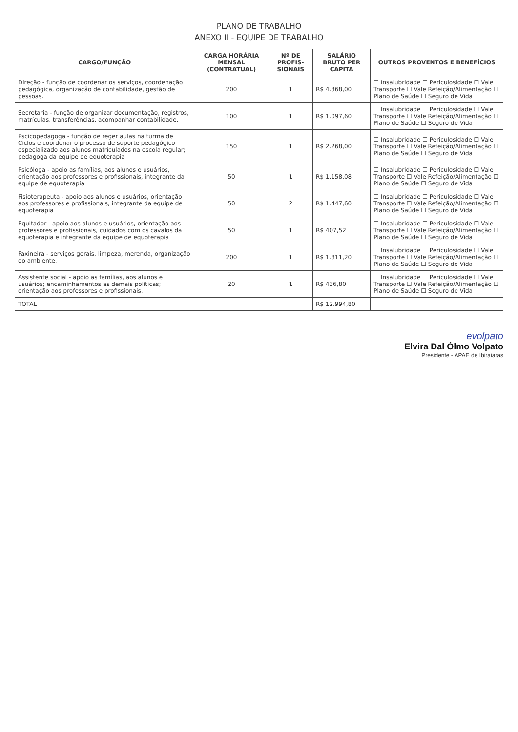PLANO DE TRABALHO
ANEXO II - EQUIPE DE TRABALHO
| CARGO/FUNÇÃO | CARGA HORÁRIA MENSAL (CONTRATUAL) | Nº DE PROFIS-SIONAIS | SALÁRIO BRUTO PER CAPITA | OUTROS PROVENTOS E BENEFÍCIOS |
| --- | --- | --- | --- | --- |
| Direção - função de coordenar os serviços, coordenação pedagógica, organização de contabilidade, gestão de pessoas. | 200 | 1 | R$ 4.368,00 | ☐ Insalubridade ☐ Periculosidade ☐ Vale Transporte ☐ Vale Refeição/Alimentação ☐ Plano de Saúde ☐ Seguro de Vida |
| Secretaria - função de organizar documentação, registros, matrículas, transferências, acompanhar contabilidade. | 100 | 1 | R$ 1.097,60 | ☐ Insalubridade ☐ Periculosidade ☐ Vale Transporte ☐ Vale Refeição/Alimentação ☐ Plano de Saúde ☐ Seguro de Vida |
| Pscicopedagoga - função de reger aulas na turma de Ciclos e coordenar o processo de suporte pedagógico especializado aos alunos matrículados na escola regular; pedagoga da equipe de equoterapia | 150 | 1 | R$ 2.268,00 | ☐ Insalubridade ☐ Periculosidade ☐ Vale Transporte ☐ Vale Refeição/Alimentação ☐ Plano de Saúde ☐ Seguro de Vida |
| Psicóloga - apoio as famílias, aos alunos e usuários, orientação aos professores e profissionais, integrante da equipe de equoterapia | 50 | 1 | R$ 1.158,08 | ☐ Insalubridade ☐ Periculosidade ☐ Vale Transporte ☐ Vale Refeição/Alimentação ☐ Plano de Saúde ☐ Seguro de Vida |
| Fisioterapeuta - apoio aos alunos e usuários, orientação aos professores e profissionais, integrante da equipe de equoterapia | 50 | 2 | R$ 1.447,60 | ☐ Insalubridade ☐ Periculosidade ☐ Vale Transporte ☐ Vale Refeição/Alimentação ☐ Plano de Saúde ☐ Seguro de Vida |
| Equitador - apoio aos alunos e usuários, orientação aos professores e profissionais, cuidados com os cavalos da equoterapia e integrante da equipe de equoterapia | 50 | 1 | R$ 407,52 | ☐ Insalubridade ☐ Periculosidade ☐ Vale Transporte ☐ Vale Refeição/Alimentação ☐ Plano de Saúde ☐ Seguro de Vida |
| Faxineira - serviços gerais, limpeza, merenda, organização do ambiente. | 200 | 1 | R$ 1.811,20 | ☐ Insalubridade ☐ Periculosidade ☐ Vale Transporte ☐ Vale Refeição/Alimentação ☐ Plano de Saúde ☐ Seguro de Vida |
| Assistente social - apoio as famílias, aos alunos e usuários; encaminhamentos as demais políticas; orientação aos professores e profissionais. | 20 | 1 | R$ 436,80 | ☐ Insalubridade ☐ Periculosidade ☐ Vale Transporte ☐ Vale Refeição/Alimentação ☐ Plano de Saúde ☐ Seguro de Vida |
| TOTAL | | | R$ 12.994,80 | |
evolpato
Elvira Dal Ólmo Volpato
Presidente - APAE de Ibiraiaras